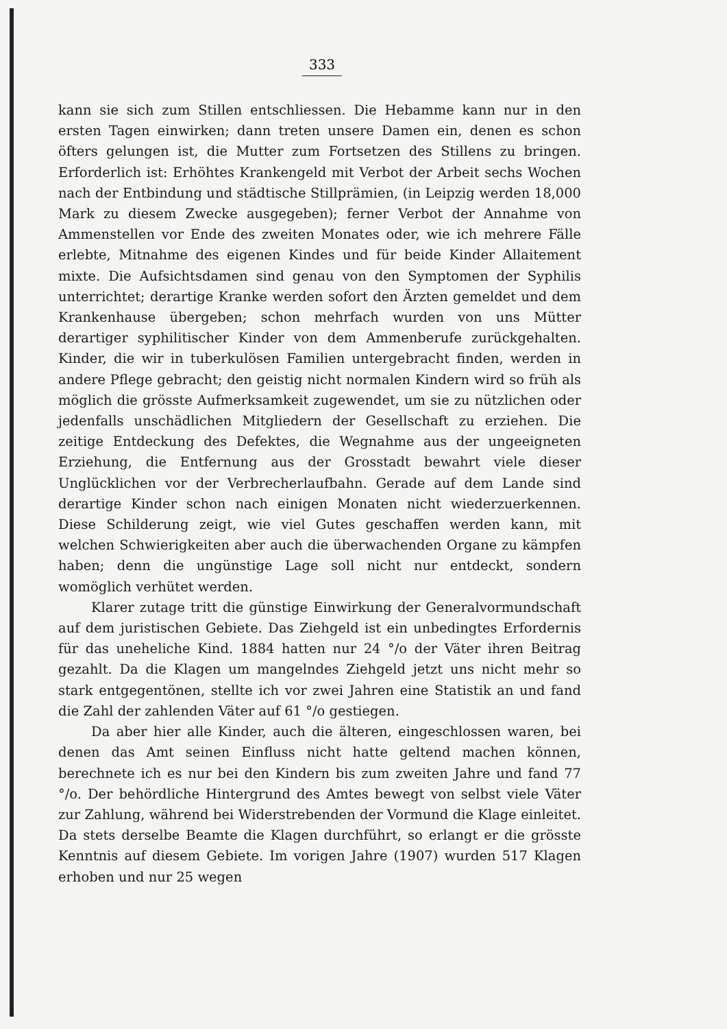333
kann sie sich zum Stillen entschliessen. Die Hebamme kann nur in den ersten Tagen einwirken; dann treten unsere Damen ein, denen es schon öfters gelungen ist, die Mutter zum Fortsetzen des Stillens zu bringen. Erforderlich ist: Erhöhtes Krankengeld mit Verbot der Arbeit sechs Wochen nach der Entbindung und städtische Stillprämien, (in Leipzig werden 18,000 Mark zu diesem Zwecke ausgegeben); ferner Verbot der Annahme von Ammenstellen vor Ende des zweiten Monates oder, wie ich mehrere Fälle erlebte, Mitnahme des eigenen Kindes und für beide Kinder Allaitement mixte. Die Aufsichtsdamen sind genau von den Symptomen der Syphilis unterrichtet; derartige Kranke werden sofort den Ärzten gemeldet und dem Krankenhause übergeben; schon mehrfach wurden von uns Mütter derartiger syphilitischer Kinder von dem Ammenberufe zurückgehalten. Kinder, die wir in tuberkulösen Familien untergebracht finden, werden in andere Pflege gebracht; den geistig nicht normalen Kindern wird so früh als möglich die grösste Aufmerksamkeit zugewendet, um sie zu nützlichen oder jedenfalls unschädlichen Mitgliedern der Gesellschaft zu erziehen. Die zeitige Entdeckung des Defektes, die Wegnahme aus der ungeeigneten Erziehung, die Entfernung aus der Grosstadt bewahrt viele dieser Unglücklichen vor der Verbrecherlaufbahn. Gerade auf dem Lande sind derartige Kinder schon nach einigen Monaten nicht wiederzuerkennen. Diese Schilderung zeigt, wie viel Gutes geschaffen werden kann, mit welchen Schwierigkeiten aber auch die überwachenden Organe zu kämpfen haben; denn die ungünstige Lage soll nicht nur entdeckt, sondern womöglich verhütet werden.
Klarer zutage tritt die günstige Einwirkung der Generalvormundschaft auf dem juristischen Gebiete. Das Ziehgeld ist ein unbedingtes Erfordernis für das uneheliche Kind. 1884 hatten nur 24 °/o der Väter ihren Beitrag gezahlt. Da die Klagen um mangelndes Ziehgeld jetzt uns nicht mehr so stark entgegentönen, stellte ich vor zwei Jahren eine Statistik an und fand die Zahl der zahlenden Väter auf 61 °/o gestiegen.
Da aber hier alle Kinder, auch die älteren, eingeschlossen waren, bei denen das Amt seinen Einfluss nicht hatte geltend machen können, berechnete ich es nur bei den Kindern bis zum zweiten Jahre und fand 77 °/o. Der behördliche Hintergrund des Amtes bewegt von selbst viele Väter zur Zahlung, während bei Widerstrebenden der Vormund die Klage einleitet. Da stets derselbe Beamte die Klagen durchführt, so erlangt er die grösste Kenntnis auf diesem Gebiete. Im vorigen Jahre (1907) wurden 517 Klagen erhoben und nur 25 wegen